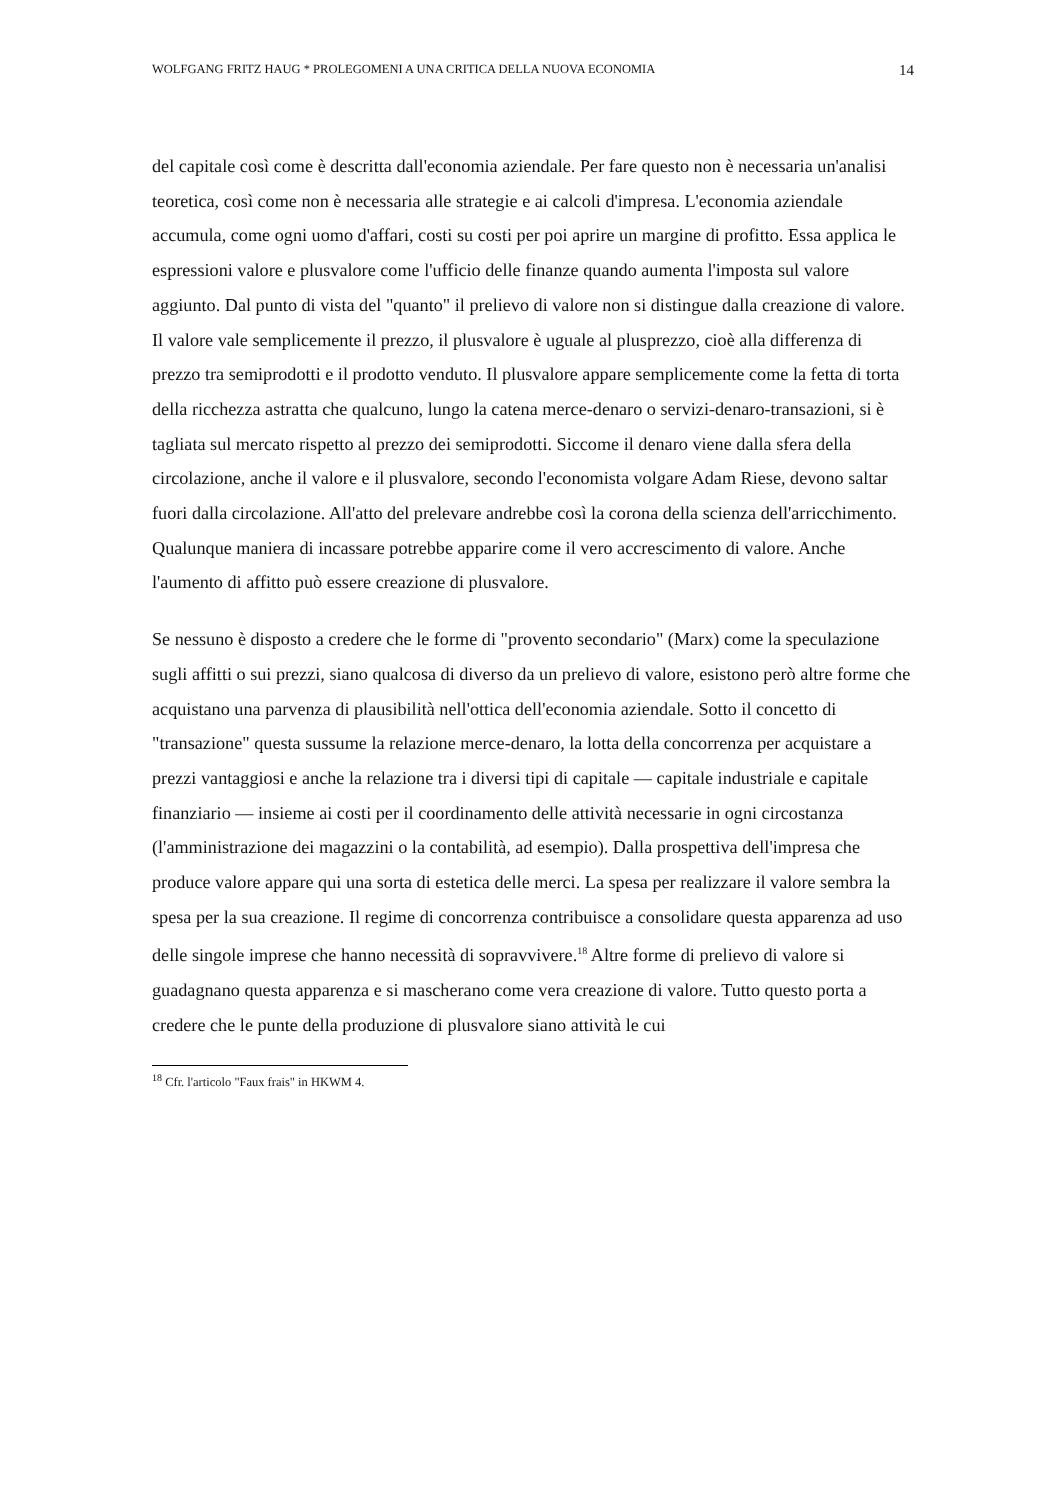WOLFGANG FRITZ HAUG * PROLEGOMENI A UNA CRITICA DELLA NUOVA ECONOMIA 14
del capitale così come è descritta dall'economia aziendale. Per fare questo non è necessaria un'analisi teoretica, così come non è necessaria alle strategie e ai calcoli d'impresa. L'economia aziendale accumula, come ogni uomo d'affari, costi su costi per poi aprire un margine di profitto. Essa applica le espressioni valore e plusvalore come l'ufficio delle finanze quando aumenta l'imposta sul valore aggiunto. Dal punto di vista del "quanto" il prelievo di valore non si distingue dalla creazione di valore. Il valore vale semplicemente il prezzo, il plusvalore è uguale al plusprezzo, cioè alla differenza di prezzo tra semiprodotti e il prodotto venduto. Il plusvalore appare semplicemente come la fetta di torta della ricchezza astratta che qualcuno, lungo la catena merce-denaro o servizi-denaro-transazioni, si è tagliata sul mercato rispetto al prezzo dei semiprodotti. Siccome il denaro viene dalla sfera della circolazione, anche il valore e il plusvalore, secondo l'economista volgare Adam Riese, devono saltar fuori dalla circolazione. All'atto del prelevare andrebbe così la corona della scienza dell'arricchimento. Qualunque maniera di incassare potrebbe apparire come il vero accrescimento di valore. Anche l'aumento di affitto può essere creazione di plusvalore.
Se nessuno è disposto a credere che le forme di "provento secondario" (Marx) come la speculazione sugli affitti o sui prezzi, siano qualcosa di diverso da un prelievo di valore, esistono però altre forme che acquistano una parvenza di plausibilità nell'ottica dell'economia aziendale. Sotto il concetto di "transazione" questa sussume la relazione merce-denaro, la lotta della concorrenza per acquistare a prezzi vantaggiosi e anche la relazione tra i diversi tipi di capitale — capitale industriale e capitale finanziario — insieme ai costi per il coordinamento delle attività necessarie in ogni circostanza (l'amministrazione dei magazzini o la contabilità, ad esempio). Dalla prospettiva dell'impresa che produce valore appare qui una sorta di estetica delle merci. La spesa per realizzare il valore sembra la spesa per la sua creazione. Il regime di concorrenza contribuisce a consolidare questa apparenza ad uso delle singole imprese che hanno necessità di sopravvivere.<sup>18</sup> Altre forme di prelievo di valore si guadagnano questa apparenza e si mascherano come vera creazione di valore. Tutto questo porta a credere che le punte della produzione di plusvalore siano attività le cui
<sup>18</sup> Cfr. l'articolo "Faux frais" in HKWM 4.